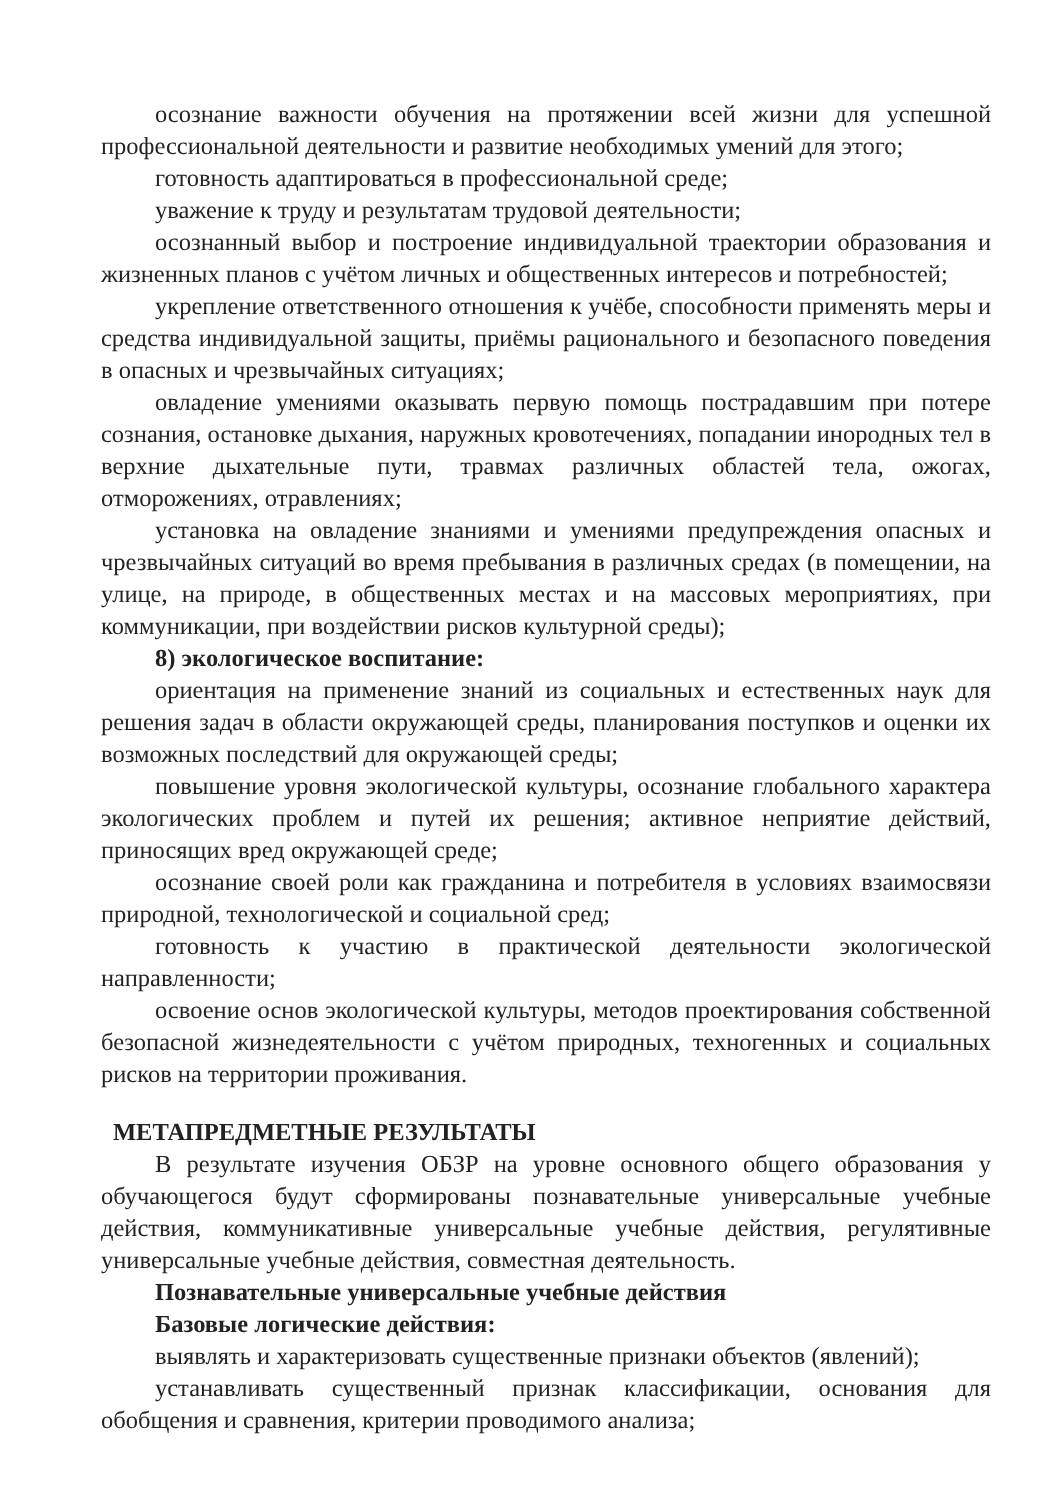осознание важности обучения на протяжении всей жизни для успешной профессиональной деятельности и развитие необходимых умений для этого;
готовность адаптироваться в профессиональной среде;
уважение к труду и результатам трудовой деятельности;
осознанный выбор и построение индивидуальной траектории образования и жизненных планов с учётом личных и общественных интересов и потребностей;
укрепление ответственного отношения к учёбе, способности применять меры и средства индивидуальной защиты, приёмы рационального и безопасного поведения в опасных и чрезвычайных ситуациях;
овладение умениями оказывать первую помощь пострадавшим при потере сознания, остановке дыхания, наружных кровотечениях, попадании инородных тел в верхние дыхательные пути, травмах различных областей тела, ожогах, отморожениях, отравлениях;
установка на овладение знаниями и умениями предупреждения опасных и чрезвычайных ситуаций во время пребывания в различных средах (в помещении, на улице, на природе, в общественных местах и на массовых мероприятиях, при коммуникации, при воздействии рисков культурной среды);
8) экологическое воспитание:
ориентация на применение знаний из социальных и естественных наук для решения задач в области окружающей среды, планирования поступков и оценки их возможных последствий для окружающей среды;
повышение уровня экологической культуры, осознание глобального характера экологических проблем и путей их решения; активное неприятие действий, приносящих вред окружающей среде;
осознание своей роли как гражданина и потребителя в условиях взаимосвязи природной, технологической и социальной сред;
готовность к участию в практической деятельности экологической направленности;
освоение основ экологической культуры, методов проектирования собственной безопасной жизнедеятельности с учётом природных, техногенных и социальных рисков на территории проживания.
МЕТАПРЕДМЕТНЫЕ РЕЗУЛЬТАТЫ
В результате изучения ОБЗР на уровне основного общего образования у обучающегося будут сформированы познавательные универсальные учебные действия, коммуникативные универсальные учебные действия, регулятивные универсальные учебные действия, совместная деятельность.
Познавательные универсальные учебные действия
Базовые логические действия:
выявлять и характеризовать существенные признаки объектов (явлений);
устанавливать существенный признак классификации, основания для обобщения и сравнения, критерии проводимого анализа;